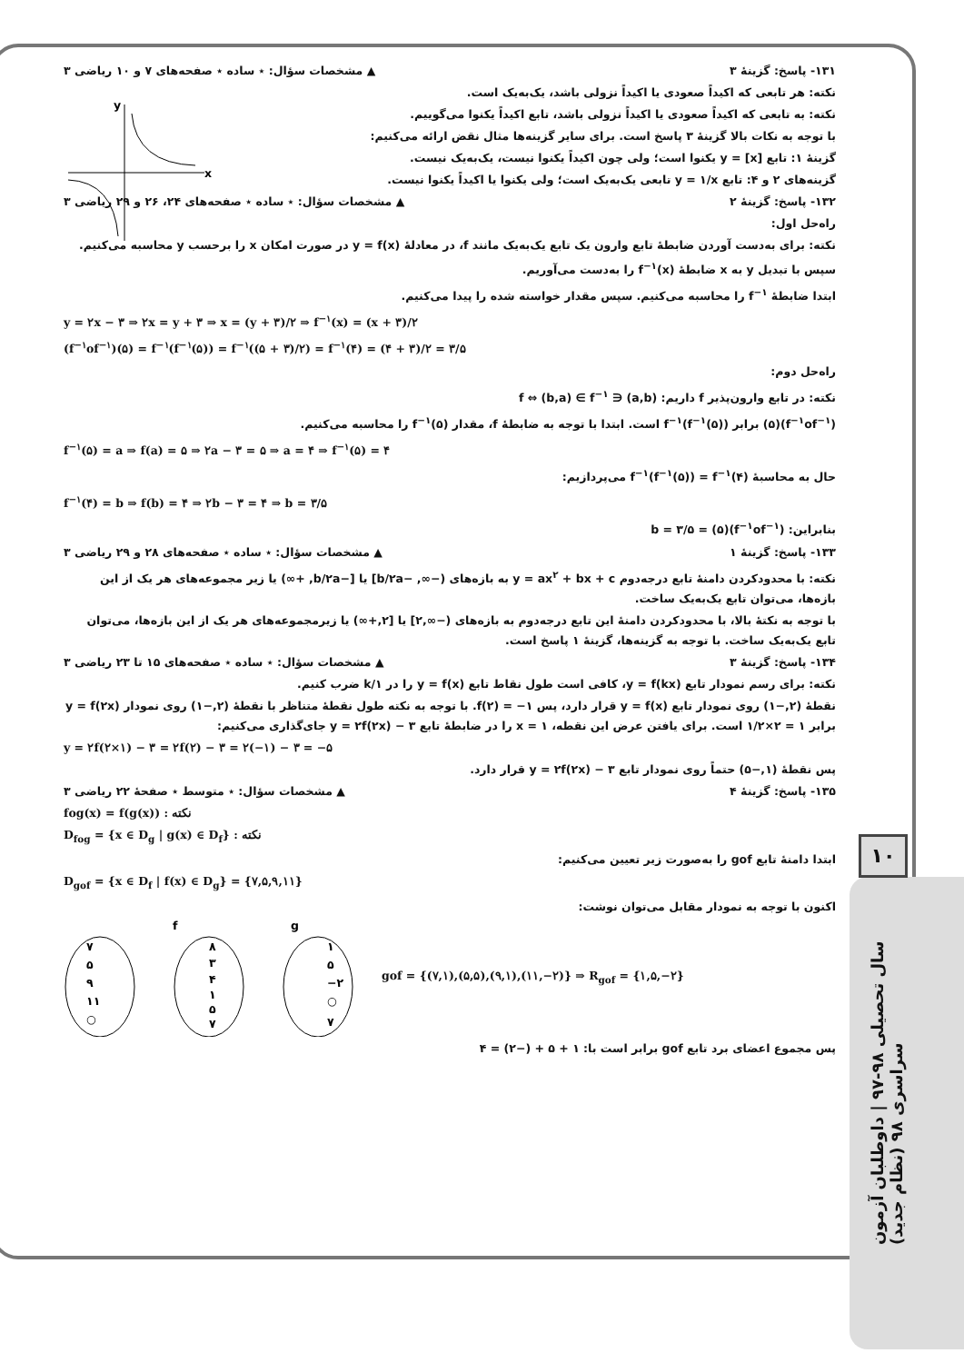۱۰
سال تحصیلی ۹۸-۹۷ | داوطلبان آزمون سراسری ۹۸ (نظام جدید)
y
x
۱۳۱- پاسخ: گزینهٔ ۳ ▲ مشخصات سؤال: ٭ ساده ٭ صفحه‌های ۷ و ۱۰ ریاضی ۳
نکته: هر تابعی که اکیداً صعودی یا اکیداً نزولی باشد، یک‌به‌یک است.
نکته: به تابعی که اکیداً صعودی یا اکیداً نزولی باشد، تابع اکیداً یکنوا می‌گوییم.
با توجه به نکات بالا گزینهٔ ۳ پاسخ است. برای سایر گزینه‌ها مثال نقض ارائه می‌کنیم:
گزینهٔ ۱: تابع y = [x] یکنوا است؛ ولی چون اکیداً یکنوا نیست، یک‌به‌یک نیست.
گزینه‌های ۲ و ۴: تابع y = ۱/x تابعی یک‌به‌یک است؛ ولی یکنوا یا اکیداً یکنوا نیست.
۱۳۲- پاسخ: گزینهٔ ۲ ▲ مشخصات سؤال: ٭ ساده ٭ صفحه‌های ۲۴، ۲۶ و ۲۹ ریاضی ۳
راه‌حل اول:
نکته: برای به‌دست آوردن ضابطهٔ تابع وارون یک تابع یک‌به‌یک مانند f، در معادلهٔ y = f(x) در صورت امکان x را برحسب y محاسبه می‌کنیم. سپس با تبدیل y به x ضابطهٔ f<sup>−۱</sup>(x) را به‌دست می‌آوریم.
ابتدا ضابطهٔ f<sup>−۱</sup> را محاسبه می‌کنیم. سپس مقدار خواسته شده را پیدا می‌کنیم.
y = ۲x − ۳ ⇒ ۲x = y + ۳ ⇒ x = (y + ۳)/۲ ⇒ f<sup>−۱</sup>(x) = (x + ۳)/۲
(f<sup>−۱</sup>of<sup>−۱</sup>)(۵) = f<sup>−۱</sup>(f<sup>−۱</sup>(۵)) = f<sup>−۱</sup>((۵ + ۳)/۲) = f<sup>−۱</sup>(۴) = (۴ + ۳)/۲ = ۳/۵
راه‌حل دوم:
نکته: در تابع وارون‌پذیر f داریم: (a,b) ∈ f ⇔ (b,a) ∈ f<sup>−۱</sup>
(f<sup>−۱</sup>of<sup>−۱</sup>)(۵) برابر f<sup>−۱</sup>(f<sup>−۱</sup>(۵)) است. ابتدا با توجه به ضابطهٔ f، مقدار f<sup>−۱</sup>(۵) را محاسبه می‌کنیم.
f<sup>−۱</sup>(۵) = a ⇒ f(a) = ۵ ⇒ ۲a − ۳ = ۵ ⇒ a = ۴ ⇒ f<sup>−۱</sup>(۵) = ۴
حال به محاسبهٔ f<sup>−۱</sup>(f<sup>−۱</sup>(۵)) = f<sup>−۱</sup>(۴) می‌پردازیم:
f<sup>−۱</sup>(۴) = b ⇒ f(b) = ۴ ⇒ ۲b − ۳ = ۴ ⇒ b = ۳/۵
بنابراین: (f<sup>−۱</sup>of<sup>−۱</sup>)(۵) = b = ۳/۵
۱۳۳- پاسخ: گزینهٔ ۱ ▲ مشخصات سؤال: ٭ ساده ٭ صفحه‌های ۲۸ و ۲۹ ریاضی ۳
نکته: با محدودکردن دامنهٔ تابع درجه‌دوم y = ax<sup>۲</sup> + bx + c به بازه‌های (−∞, −b/۲a] یا [−b/۲a, +∞) یا زیر مجموعه‌های هر یک از این بازه‌ها، می‌توان تابع یک‌به‌یک ساخت.
با توجه به نکتهٔ بالا، با محدودکردن دامنهٔ این تابع درجه‌دوم به بازه‌های (−∞,۲] یا [۲,+∞) یا زیرمجموعه‌های هر یک از این بازه‌ها، می‌توان تابع یک‌به‌یک ساخت. با توجه به گزینه‌ها، گزینهٔ ۱ پاسخ است.
۱۳۴- پاسخ: گزینهٔ ۳ ▲ مشخصات سؤال: ٭ ساده ٭ صفحه‌های ۱۵ تا ۲۳ ریاضی ۳
نکته: برای رسم نمودار تابع y = f(kx)، کافی است طول نقاط تابع y = f(x) را در ۱/k ضرب کنیم.
نقطهٔ (۲,−۱) روی نمودار تابع y = f(x) قرار دارد، پس f(۲) = −۱. با توجه به نکته طول نقطهٔ متناظر با نقطهٔ (۲,−۱) روی نمودار y = f(۲x) برابر ۱ = ۲×۱/۲ است. برای یافتن عرض این نقطه، x = ۱ را در ضابطهٔ تابع y = ۲f(۲x) − ۳ جای‌گذاری می‌کنیم:
y = ۲f(۲×۱) − ۳ = ۲f(۲) − ۳ = ۲(−۱) − ۳ = −۵
پس نقطهٔ (۱,−۵) حتماً روی نمودار تابع y = ۲f(۲x) − ۳ قرار دارد.
۱۳۵- پاسخ: گزینهٔ ۴ ▲ مشخصات سؤال: ٭ متوسط ٭ صفحهٔ ۲۲ ریاضی ۳
fog(x) = f(g(x)) : نکته
D<sub>fog</sub> = {x ∈ D<sub>g</sub> | g(x) ∈ D<sub>f</sub>} : نکته
ابتدا دامنهٔ تابع gof را به‌صورت زیر تعیین می‌کنیم:
D<sub>gof</sub> = {x ∈ D<sub>f</sub> | f(x) ∈ D<sub>g</sub>} = {۷,۵,۹,۱۱}
اکنون با توجه به نمودار مقابل می‌توان نوشت:
f
g
۷
۵
۹
۱۱
○
۸
۳
۴
۱
۵
۷
۱
۵
−۲
○
۷
gof = {(۷,۱),(۵,۵),(۹,۱),(۱۱,−۲)} ⇒ R<sub>gof</sub> = {۱,۵,−۲}
پس مجموع اعضای برد تابع gof برابر است با: ۱ + ۵ + (−۲) = ۴